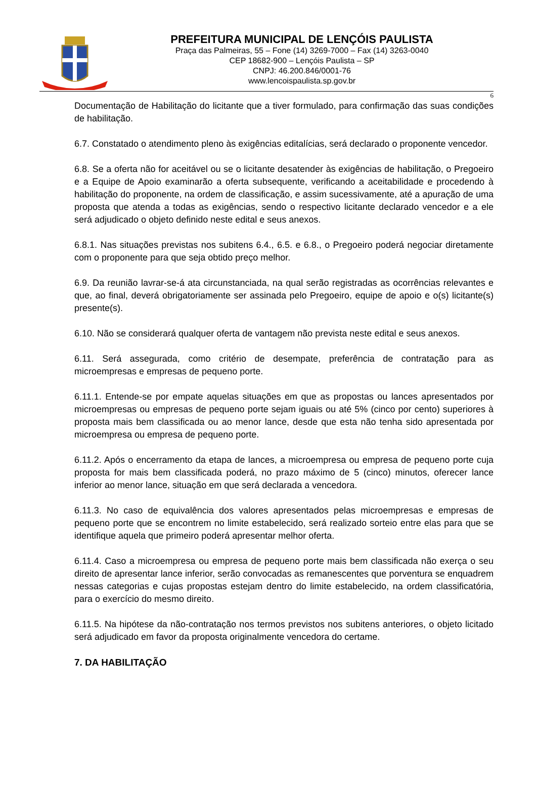PREFEITURA MUNICIPAL DE LENÇÓIS PAULISTA
Praça das Palmeiras, 55 – Fone (14) 3269-7000 – Fax (14) 3263-0040
CEP 18682-900 – Lençóis Paulista – SP
CNPJ: 46.200.846/0001-76
www.lencoispaulista.sp.gov.br
6
Documentação de Habilitação do licitante que a tiver formulado, para confirmação das suas condições de habilitação.
6.7. Constatado o atendimento pleno às exigências editalícias, será declarado o proponente vencedor.
6.8. Se a oferta não for aceitável ou se o licitante desatender às exigências de habilitação, o Pregoeiro e a Equipe de Apoio examinarão a oferta subsequente, verificando a aceitabilidade e procedendo à habilitação do proponente, na ordem de classificação, e assim sucessivamente, até a apuração de uma proposta que atenda a todas as exigências, sendo o respectivo licitante declarado vencedor e a ele será adjudicado o objeto definido neste edital e seus anexos.
6.8.1. Nas situações previstas nos subitens 6.4., 6.5. e 6.8., o Pregoeiro poderá negociar diretamente com o proponente para que seja obtido preço melhor.
6.9. Da reunião lavrar-se-á ata circunstanciada, na qual serão registradas as ocorrências relevantes e que, ao final, deverá obrigatoriamente ser assinada pelo Pregoeiro, equipe de apoio e o(s) licitante(s) presente(s).
6.10. Não se considerará qualquer oferta de vantagem não prevista neste edital e seus anexos.
6.11. Será assegurada, como critério de desempate, preferência de contratação para as microempresas e empresas de pequeno porte.
6.11.1. Entende-se por empate aquelas situações em que as propostas ou lances apresentados por microempresas ou empresas de pequeno porte sejam iguais ou até 5% (cinco por cento) superiores à proposta mais bem classificada ou ao menor lance, desde que esta não tenha sido apresentada por microempresa ou empresa de pequeno porte.
6.11.2. Após o encerramento da etapa de lances, a microempresa ou empresa de pequeno porte cuja proposta for mais bem classificada poderá, no prazo máximo de 5 (cinco) minutos, oferecer lance inferior ao menor lance, situação em que será declarada a vencedora.
6.11.3. No caso de equivalência dos valores apresentados pelas microempresas e empresas de pequeno porte que se encontrem no limite estabelecido, será realizado sorteio entre elas para que se identifique aquela que primeiro poderá apresentar melhor oferta.
6.11.4. Caso a microempresa ou empresa de pequeno porte mais bem classificada não exerça o seu direito de apresentar lance inferior, serão convocadas as remanescentes que porventura se enquadrem nessas categorias e cujas propostas estejam dentro do limite estabelecido, na ordem classificatória, para o exercício do mesmo direito.
6.11.5. Na hipótese da não-contratação nos termos previstos nos subitens anteriores, o objeto licitado será adjudicado em favor da proposta originalmente vencedora do certame.
7. DA HABILITAÇÃO